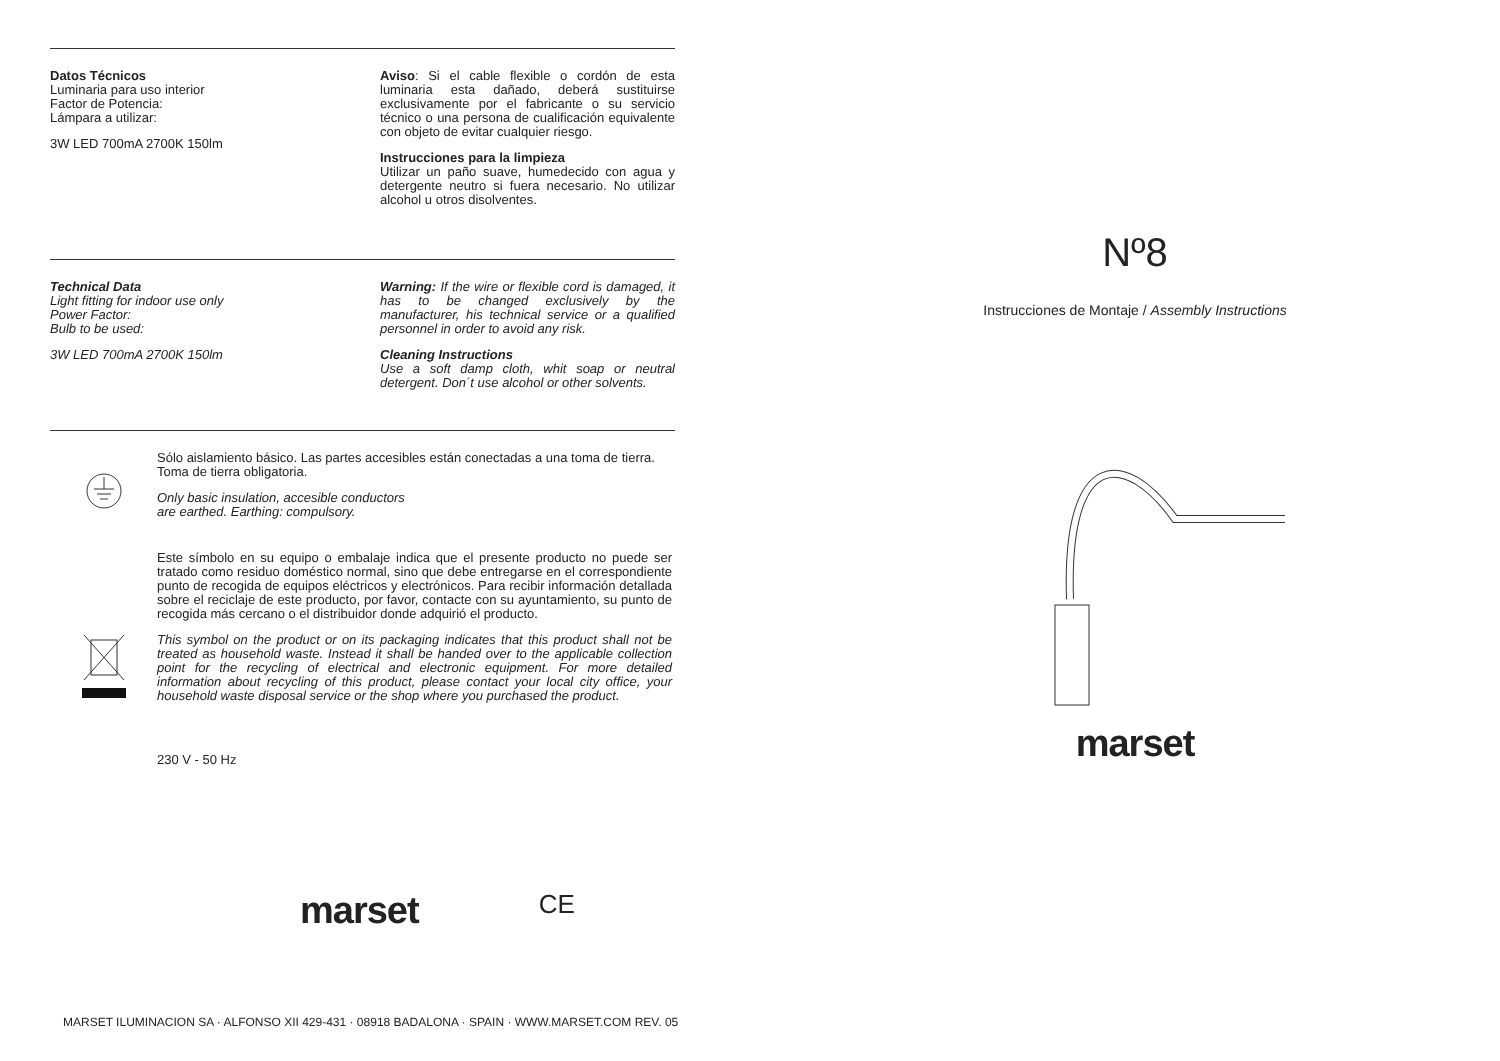Datos Técnicos
Luminaria para uso interior
Factor de Potencia:
Lámpara a utilizar:
3W LED 700mA 2700K 150lm
Aviso: Si el cable flexible o cordón de esta luminaria esta dañado, deberá sustituirse exclusivamente por el fabricante o su servicio técnico o una persona de cualificación equivalente con objeto de evitar cualquier riesgo.
Instrucciones para la limpieza
Utilizar un paño suave, humedecido con agua y detergente neutro si fuera necesario. No utilizar alcohol u otros disolventes.
Technical Data
Light fitting for indoor use only
Power Factor:
Bulb to be used:
3W LED 700mA 2700K 150lm
Warning: If the wire or flexible cord is damaged, it has to be changed exclusively by the manufacturer, his technical service or a qualified personnel in order to avoid any risk.
Cleaning Instructions
Use a soft damp cloth, whit soap or neutral detergent. Don´t use alcohol or other solvents.
Sólo aislamiento básico. Las partes accesibles están conectadas a una toma de tierra.
Toma de tierra obligatoria.
Only basic insulation, accesible conductors
are earthed. Earthing: compulsory.
Este símbolo en su equipo o embalaje indica que el presente producto no puede ser tratado como residuo doméstico normal, sino que debe entregarse en el correspondiente punto de recogida de equipos eléctricos y electrónicos. Para recibir información detallada sobre el reciclaje de este producto, por favor, contacte con su ayuntamiento, su punto de recogida más cercano o el distribuidor donde adquirió el producto.
This symbol on the product or on its packaging indicates that this product shall not be treated as household waste. Instead it shall be handed over to the applicable collection point for the recycling of electrical and electronic equipment. For more detailed information about recycling of this product, please contact your local city office, your household waste disposal service or the shop where you purchased the product.
230 V - 50 Hz
marset CE
Nº8
Instrucciones de Montaje / Assembly Instructions
marset
MARSET ILUMINACION SA · ALFONSO XII 429-431 · 08918 BADALONA · SPAIN · WWW.MARSET.COM REV. 05